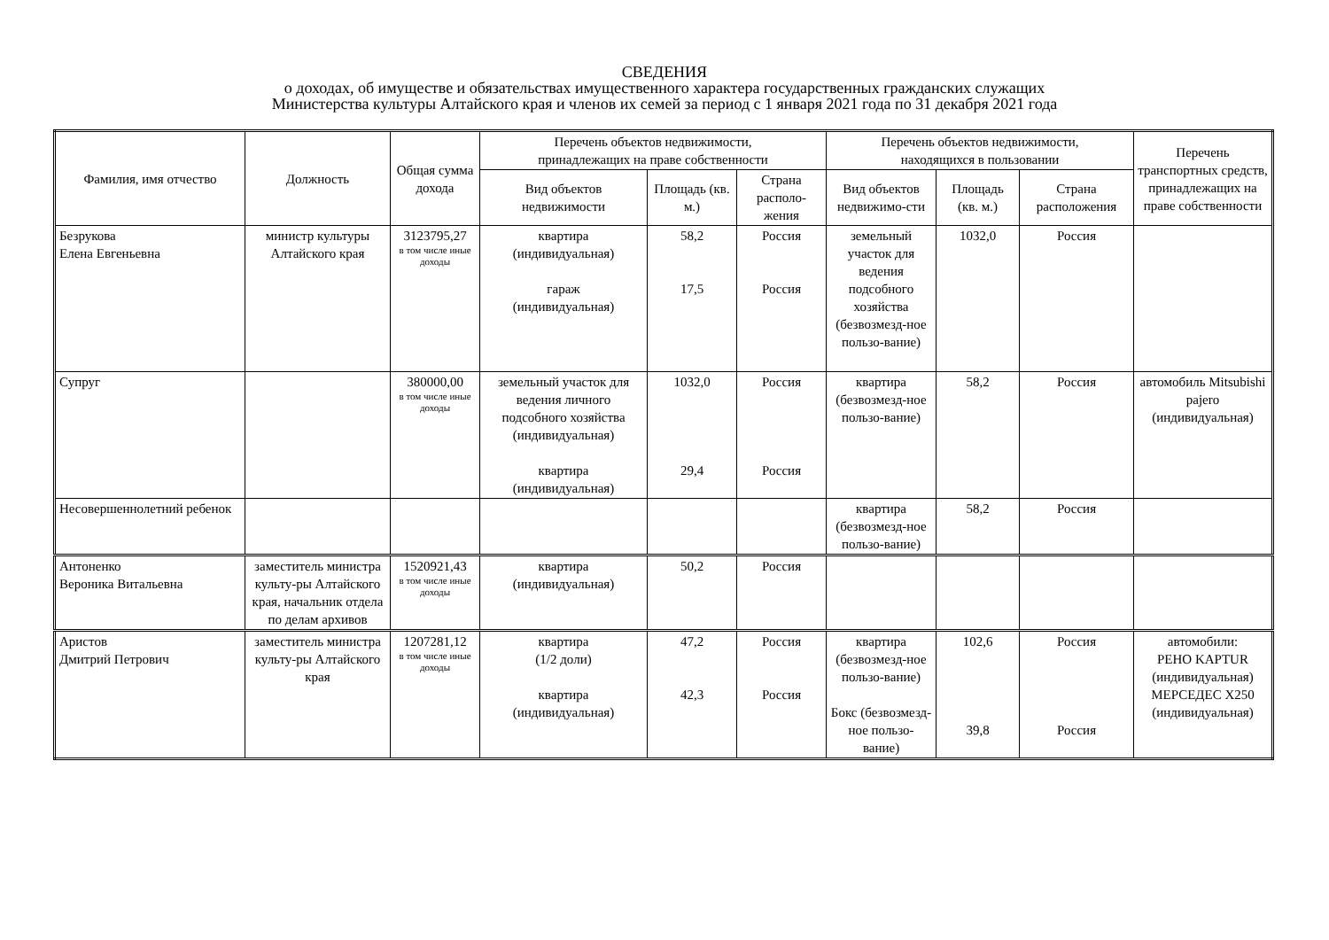СВЕДЕНИЯ
о доходах, об имуществе и обязательствах имущественного характера государственных гражданских служащих
Министерства культуры Алтайского края и членов их семей за период с 1 января 2021 года по 31 декабря 2021 года
| Фамилия, имя отчество | Должность | Общая сумма дохода | Перечень объектов недвижимости, принадлежащих на праве собственности | | | Перечень объектов недвижимости, находящихся в пользовании | | | Перечень транспортных средств, принадлежащих на праве собственности |
| --- | --- | --- | --- | --- | --- | --- | --- | --- | --- |
| | | | Вид объектов недвижимости | Площадь (кв. м.) | Страна располо-жения | Вид объектов недвижимо-сти | Площадь (кв. м.) | Страна расположения | |
| Безрукова Елена Евгеньевна | министр культуры Алтайского края | 3123795,27 в том числе иные доходы | квартира (индивидуальная) гараж (индивидуальная) | 58,2 17,5 | Россия Россия | земельный участок для ведения подсобного хозяйства (безвозмезд-ное пользо-вание) | 1032,0 | Россия | |
| Супруг | | 380000,00 в том числе иные доходы | земельный участок для ведения личного подсобного хозяйства (индивидуальная) квартира (индивидуальная) | 1032,0 29,4 | Россия Россия | квартира (безвозмезд-ное пользо-вание) | 58,2 | Россия | автомобиль Mitsubishi pajero (индивидуальная) |
| Несовершеннолетний ребенок | | | | | | квартира (безвозмезд-ное пользо-вание) | 58,2 | Россия | |
| Антоненко Вероника Витальевна | заместитель министра культу-ры Алтайского края, начальник отдела по делам архивов | 1520921,43 в том числе иные доходы | квартира (индивидуальная) | 50,2 | Россия | | | | |
| Аристов Дмитрий Петрович | заместитель министра культу-ры Алтайского края | 1207281,12 в том числе иные доходы | квартира (1/2 доли) квартира (индивидуальная) | 47,2 42,3 | Россия Россия | квартира (безвозмезд-ное пользо-вание) Бокс (безвозмезд-ное пользо-вание) | 102,6 39,8 | Россия Россия | автомобили: РЕНО KAPTUR (индивидуальная) МЕРСЕДЕС Х250 (индивидуальная) |